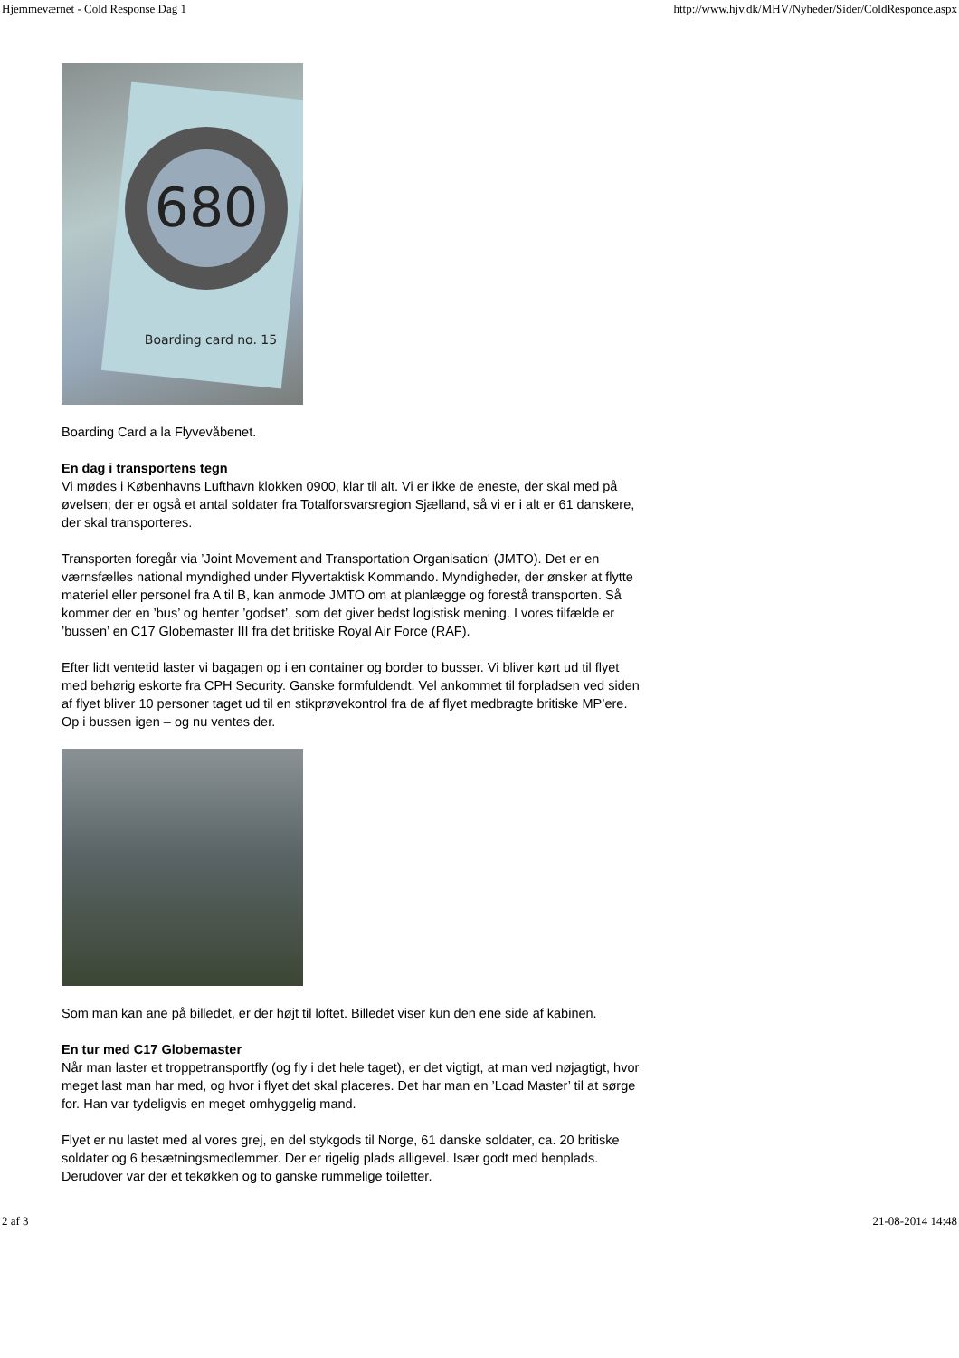Hjemmeværnet - Cold Response Dag 1 http://www.hjv.dk/MHV/Nyheder/Sider/ColdResponce.aspx
680
Boarding card no. 15
Boarding Card a la Flyvevåbenet.
En dag i transportens tegn
Vi mødes i Københavns Lufthavn klokken 0900, klar til alt. Vi er ikke de eneste, der skal med på øvelsen; der er også et antal soldater fra Totalforsvarsregion Sjælland, så vi er i alt er 61 danskere, der skal transporteres.
Transporten foregår via ’Joint Movement and Transportation Organisation' (JMTO). Det er en værnsfælles national myndighed under Flyvertaktisk Kommando. Myndigheder, der ønsker at flytte materiel eller personel fra A til B, kan anmode JMTO om at planlægge og forestå transporten. Så kommer der en ’bus’ og henter ’godset’, som det giver bedst logistisk mening. I vores tilfælde er ’bussen’ en C17 Globemaster III fra det britiske Royal Air Force (RAF).
Efter lidt ventetid laster vi bagagen op i en container og border to busser. Vi bliver kørt ud til flyet med behørig eskorte fra CPH Security. Ganske formfuldendt. Vel ankommet til forpladsen ved siden af flyet bliver 10 personer taget ud til en stikprøvekontrol fra de af flyet medbragte britiske MP’ere. Op i bussen igen – og nu ventes der.
Som man kan ane på billedet, er der højt til loftet. Billedet viser kun den ene side af kabinen.
En tur med C17 Globemaster
Når man laster et troppetransportfly (og fly i det hele taget), er det vigtigt, at man ved nøjagtigt, hvor meget last man har med, og hvor i flyet det skal placeres. Det har man en ’Load Master’ til at sørge for. Han var tydeligvis en meget omhyggelig mand.
Flyet er nu lastet med al vores grej, en del stykgods til Norge, 61 danske soldater, ca. 20 britiske soldater og 6 besætningsmedlemmer. Der er rigelig plads alligevel. Især godt med benplads. Derudover var der et tekøkken og to ganske rummelige toiletter.
2 af 3 21-08-2014 14:48